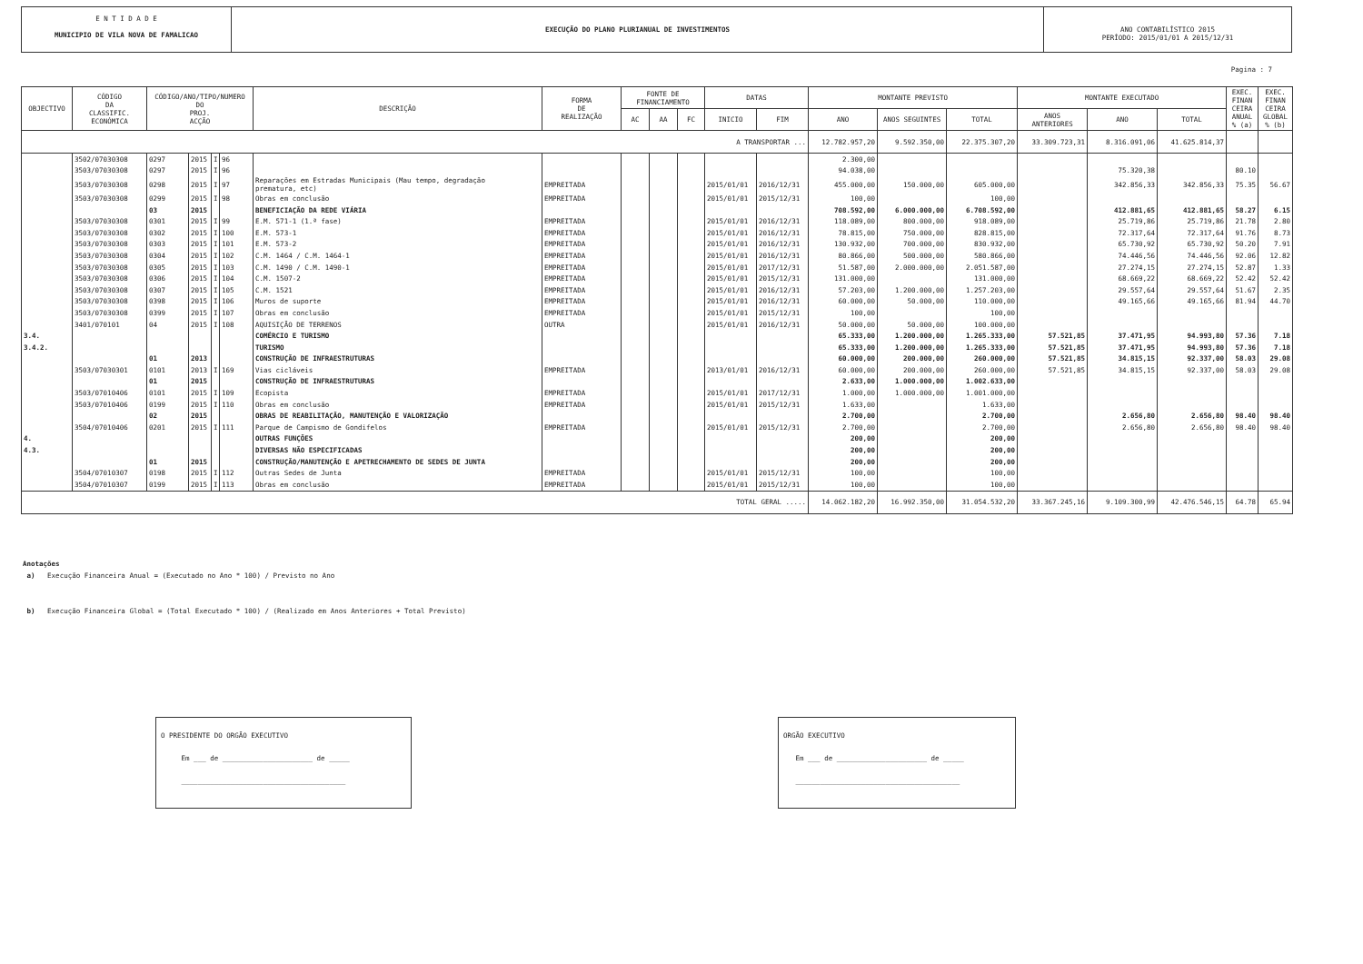E N T I D A D E
MUNICIPIO DE VILA NOVA DE FAMALICAO
EXECUÇÃO DO PLANO PLURIANUAL DE INVESTIMENTOS
ANO CONTABILÍSTICO 2015
PERÍODO: 2015/01/01 A 2015/12/31
Pagina : 7
| OBJECTIVO | CÓDIGO DA CLASSIFIC. ECONÓMICA | CÓDIGO/ANO/TIPO/NUMERO DO PROJ. ACÇÃO | | | | DESCRIÇÃO | FORMA DE REALIZAÇÃO | FONTE DE FINANCIAMENTO | | | DATAS | | MONTANTE PREVISTO | | | MONTANTE EXECUTADO | | | EXEC. FINAN CEIRA ANUAL % (a) | EXEC. FINAN CEIRA GLOBAL % (b) |
| --- | --- | --- | --- | --- | --- | --- | --- | --- | --- | --- | --- | --- | --- | --- | --- | --- | --- | --- | --- | --- |
| | | | | | | | | AC | AA | FC | INICIO | FIM | ANO | ANOS SEGUINTES | TOTAL | ANOS ANTERIORES | ANO | TOTAL | | |
| A TRANSPORTAR ... | | | | | | | | | | | | | 12.782.957,20 | 9.592.350,00 | 22.375.307,20 | 33.309.723,31 | 8.316.091,06 | 41.625.814,37 | | |
| | 3502/07030308 | 0297 | 2015 | I | 96 | | | | | | | | 2.300,00 | | | | | | | |
| | 3503/07030308 | 0297 | 2015 | I | 96 | | | | | | | | 94.038,00 | | | | 75.320,38 | | 80.10 | |
| | 3503/07030308 | 0298 | 2015 | I | 97 | Reparações em Estradas Municipais (Mau tempo, degradação prematura, etc) | EMPREITADA | | | | 2015/01/01 | 2016/12/31 | 455.000,00 | 150.000,00 | 605.000,00 | | 342.856,33 | 342.856,33 | 75.35 | 56.67 |
| | 3503/07030308 | 0299 | 2015 | I | 98 | Obras em conclusão | EMPREITADA | | | | 2015/01/01 | 2015/12/31 | 100,00 | | 100,00 | | | | | |
| | | 03 | 2015 | | | BENEFICIAÇÃO DA REDE VIÁRIA | | | | | | | 708.592,00 | 6.000.000,00 | 6.708.592,00 | | 412.881,65 | 412.881,65 | 58.27 | 6.15 |
| | 3503/07030308 | 0301 | 2015 | I | 99 | E.M. 571-1 (1.ª fase) | EMPREITADA | | | | 2015/01/01 | 2016/12/31 | 118.089,00 | 800.000,00 | 918.089,00 | | 25.719,86 | 25.719,86 | 21.78 | 2.80 |
| | 3503/07030308 | 0302 | 2015 | I | 100 | E.M. 573-1 | EMPREITADA | | | | 2015/01/01 | 2016/12/31 | 78.815,00 | 750.000,00 | 828.815,00 | | 72.317,64 | 72.317,64 | 91.76 | 8.73 |
| | 3503/07030308 | 0303 | 2015 | I | 101 | E.M. 573-2 | EMPREITADA | | | | 2015/01/01 | 2016/12/31 | 130.932,00 | 700.000,00 | 830.932,00 | | 65.730,92 | 65.730,92 | 50.20 | 7.91 |
| | 3503/07030308 | 0304 | 2015 | I | 102 | C.M. 1464 / C.M. 1464-1 | EMPREITADA | | | | 2015/01/01 | 2016/12/31 | 80.866,00 | 500.000,00 | 580.866,00 | | 74.446,56 | 74.446,56 | 92.06 | 12.82 |
| | 3503/07030308 | 0305 | 2015 | I | 103 | C.M. 1490 / C.M. 1490-1 | EMPREITADA | | | | 2015/01/01 | 2017/12/31 | 51.587,00 | 2.000.000,00 | 2.051.587,00 | | 27.274,15 | 27.274,15 | 52.87 | 1.33 |
| | 3503/07030308 | 0306 | 2015 | I | 104 | C.M. 1507-2 | EMPREITADA | | | | 2015/01/01 | 2015/12/31 | 131.000,00 | | 131.000,00 | | 68.669,22 | 68.669,22 | 52.42 | 52.42 |
| | 3503/07030308 | 0307 | 2015 | I | 105 | C.M. 1521 | EMPREITADA | | | | 2015/01/01 | 2016/12/31 | 57.203,00 | 1.200.000,00 | 1.257.203,00 | | 29.557,64 | 29.557,64 | 51.67 | 2.35 |
| | 3503/07030308 | 0398 | 2015 | I | 106 | Muros de suporte | EMPREITADA | | | | 2015/01/01 | 2016/12/31 | 60.000,00 | 50.000,00 | 110.000,00 | | 49.165,66 | 49.165,66 | 81.94 | 44.70 |
| | 3503/07030308 | 0399 | 2015 | I | 107 | Obras em conclusão | EMPREITADA | | | | 2015/01/01 | 2015/12/31 | 100,00 | | 100,00 | | | | | |
| | 3401/070101 | 04 | 2015 | I | 108 | AQUISIÇÃO DE TERRENOS | OUTRA | | | | 2015/01/01 | 2016/12/31 | 50.000,00 | 50.000,00 | 100.000,00 | | | | | |
| 3.4. | | | | | | COMÉRCIO E TURISMO | | | | | | | 65.333,00 | 1.200.000,00 | 1.265.333,00 | 57.521,85 | 37.471,95 | 94.993,80 | 57.36 | 7.18 |
| 3.4.2. | | | | | | TURISMO | | | | | | | 65.333,00 | 1.200.000,00 | 1.265.333,00 | 57.521,85 | 37.471,95 | 94.993,80 | 57.36 | 7.18 |
| | | 01 | 2013 | | | CONSTRUÇÃO DE INFRAESTRUTURAS | | | | | | | 60.000,00 | 200.000,00 | 260.000,00 | 57.521,85 | 34.815,15 | 92.337,00 | 58.03 | 29.08 |
| | 3503/07030301 | 0101 | 2013 | I | 169 | Vias cicláveis | EMPREITADA | | | | 2013/01/01 | 2016/12/31 | 60.000,00 | 200.000,00 | 260.000,00 | 57.521,85 | 34.815,15 | 92.337,00 | 58.03 | 29.08 |
| | | 01 | 2015 | | | CONSTRUÇÃO DE INFRAESTRUTURAS | | | | | | | 2.633,00 | 1.000.000,00 | 1.002.633,00 | | | | | |
| | 3503/07010406 | 0101 | 2015 | I | 109 | Ecopista | EMPREITADA | | | | 2015/01/01 | 2017/12/31 | 1.000,00 | 1.000.000,00 | 1.001.000,00 | | | | | |
| | 3503/07010406 | 0199 | 2015 | I | 110 | Obras em conclusão | EMPREITADA | | | | 2015/01/01 | 2015/12/31 | 1.633,00 | | 1.633,00 | | | | | |
| | | 02 | 2015 | | | OBRAS DE REABILITAÇÃO, MANUTENÇÃO E VALORIZAÇÃO | | | | | | | 2.700,00 | | 2.700,00 | | 2.656,80 | 2.656,80 | 98.40 | 98.40 |
| | 3504/07010406 | 0201 | 2015 | I | 111 | Parque de Campismo de Gondifelos | EMPREITADA | | | | 2015/01/01 | 2015/12/31 | 2.700,00 | | 2.700,00 | | 2.656,80 | 2.656,80 | 98.40 | 98.40 |
| 4. | | | | | | OUTRAS FUNÇÕES | | | | | | | 200,00 | | 200,00 | | | | | |
| 4.3. | | | | | | DIVERSAS NÃO ESPECIFICADAS | | | | | | | 200,00 | | 200,00 | | | | | |
| | | 01 | 2015 | | | CONSTRUÇÃO/MANUTENÇÃO E APETRECHAMENTO DE SEDES DE JUNTA | | | | | | | 200,00 | | 200,00 | | | | | |
| | 3504/07010307 | 0198 | 2015 | I | 112 | Outras Sedes de Junta | EMPREITADA | | | | 2015/01/01 | 2015/12/31 | 100,00 | | 100,00 | | | | | |
| | 3504/07010307 | 0199 | 2015 | I | 113 | Obras em conclusão | EMPREITADA | | | | 2015/01/01 | 2015/12/31 | 100,00 | | 100,00 | | | | | |
| TOTAL GERAL ..... | | | | | | | | | | | | | 14.062.182,20 | 16.992.350,00 | 31.054.532,20 | 33.367.245,16 | 9.109.300,99 | 42.476.546,15 | 64.78 | 65.94 |
Anotações
a) Execução Financeira Anual = (Executado no Ano * 100) / Previsto no Ano
b) Execução Financeira Global = (Total Executado * 100) / (Realizado em Anos Anteriores + Total Previsto)
O PRESIDENTE DO ORGÃO EXECUTIVO
Em ___ de ______________________ de _____
________________________________________
ORGÃO EXECUTIVO
Em ___ de ______________________ de _____
________________________________________